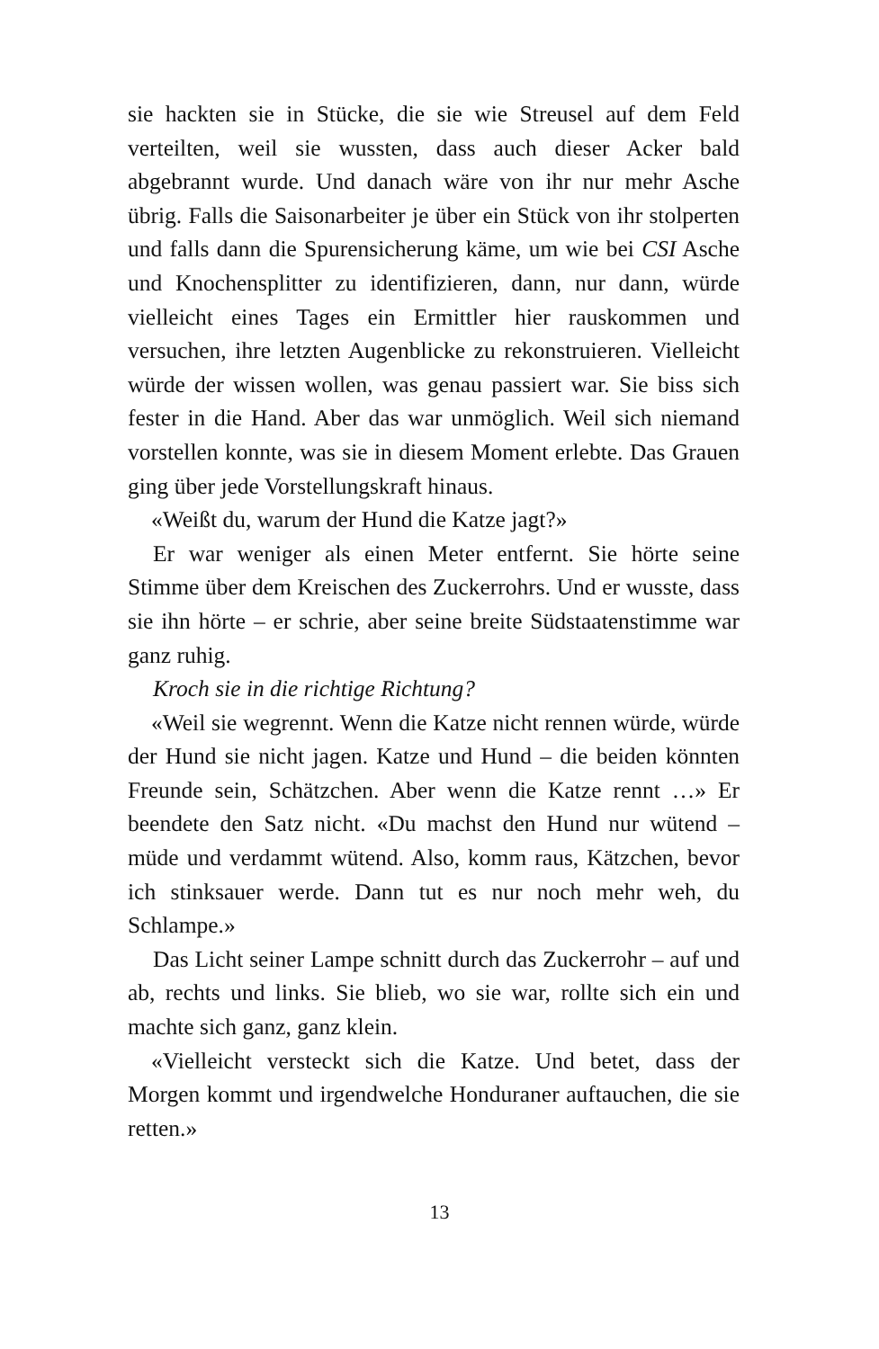sie hackten sie in Stücke, die sie wie Streusel auf dem Feld verteilten, weil sie wussten, dass auch dieser Acker bald abgebrannt wurde. Und danach wäre von ihr nur mehr Asche übrig. Falls die Saisonarbeiter je über ein Stück von ihr stolperten und falls dann die Spurensicherung käme, um wie bei CSI Asche und Knochensplitter zu identifizieren, dann, nur dann, würde vielleicht eines Tages ein Ermittler hier rauskommen und versuchen, ihre letzten Augenblicke zu rekonstruieren. Vielleicht würde der wissen wollen, was genau passiert war. Sie biss sich fester in die Hand. Aber das war unmöglich. Weil sich niemand vorstellen konnte, was sie in diesem Moment erlebte. Das Grauen ging über jede Vorstellungskraft hinaus.
«Weißt du, warum der Hund die Katze jagt?»
Er war weniger als einen Meter entfernt. Sie hörte seine Stimme über dem Kreischen des Zuckerrohrs. Und er wusste, dass sie ihn hörte – er schrie, aber seine breite Südstaatenstimme war ganz ruhig.
Kroch sie in die richtige Richtung?
«Weil sie wegrennt. Wenn die Katze nicht rennen würde, würde der Hund sie nicht jagen. Katze und Hund – die beiden könnten Freunde sein, Schätzchen. Aber wenn die Katze rennt …» Er beendete den Satz nicht. «Du machst den Hund nur wütend – müde und verdammt wütend. Also, komm raus, Kätzchen, bevor ich stinksauer werde. Dann tut es nur noch mehr weh, du Schlampe.»
Das Licht seiner Lampe schnitt durch das Zuckerrohr – auf und ab, rechts und links. Sie blieb, wo sie war, rollte sich ein und machte sich ganz, ganz klein.
«Vielleicht versteckt sich die Katze. Und betet, dass der Morgen kommt und irgendwelche Honduraner auftauchen, die sie retten.»
13